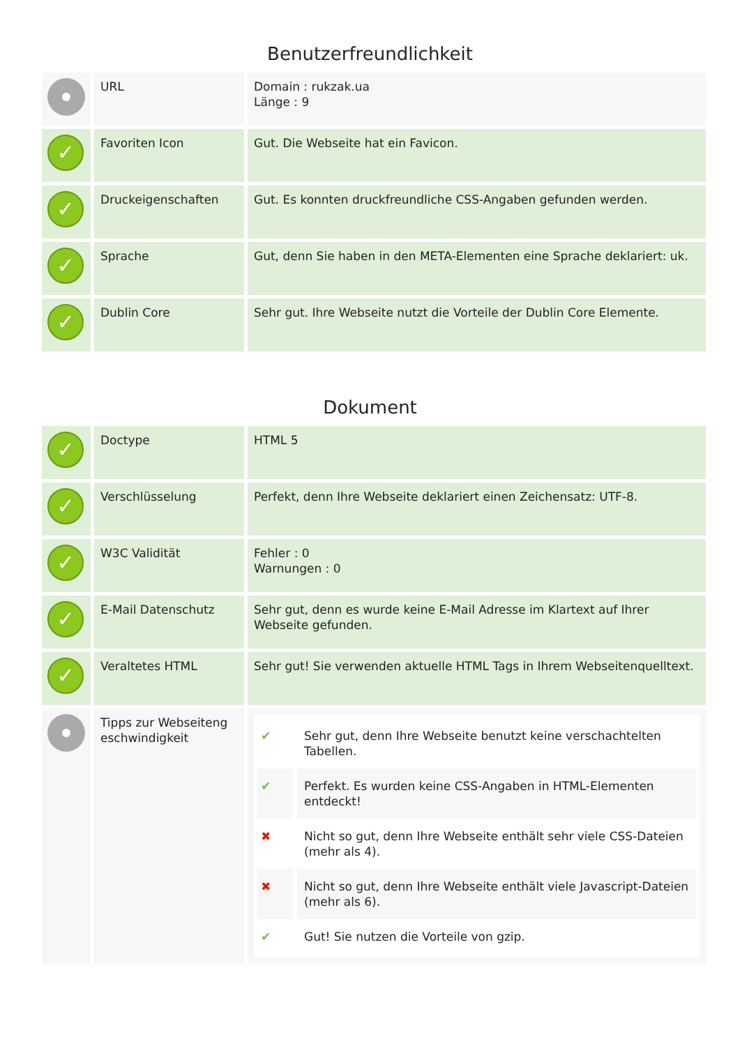Benutzerfreundlichkeit
| | URL | Domain : rukzak.ua Länge : 9 |
| ✓ | Favoriten Icon | Gut. Die Webseite hat ein Favicon. |
| ✓ | Druckeigenschaften | Gut. Es konnten druckfreundliche CSS-Angaben gefunden werden. |
| ✓ | Sprache | Gut, denn Sie haben in den META-Elementen eine Sprache deklariert: uk. |
| ✓ | Dublin Core | Sehr gut. Ihre Webseite nutzt die Vorteile der Dublin Core Elemente. |
Dokument
| ✓ | Doctype | HTML 5 |
| ✓ | Verschlüsselung | Perfekt, denn Ihre Webseite deklariert einen Zeichensatz: UTF-8. |
| ✓ | W3C Validität | Fehler : 0 Warnungen : 0 |
| ✓ | E-Mail Datenschutz | Sehr gut, denn es wurde keine E-Mail Adresse im Klartext auf Ihrer Webseite gefunden. |
| ✓ | Veraltetes HTML | Sehr gut! Sie verwenden aktuelle HTML Tags in Ihrem Webseitenquelltext. |
| | Tipps zur Webseiteng eschwindigkeit | ✔ Sehr gut, denn Ihre Webseite benutzt keine verschachtelten Tabellen. ✔ Perfekt. Es wurden keine CSS-Angaben in HTML-Elementen entdeckt! ✖ Nicht so gut, denn Ihre Webseite enthält sehr viele CSS-Dateien (mehr als 4). ✖ Nicht so gut, denn Ihre Webseite enthält viele Javascript-Dateien (mehr als 6). ✔ Gut! Sie nutzen die Vorteile von gzip. |